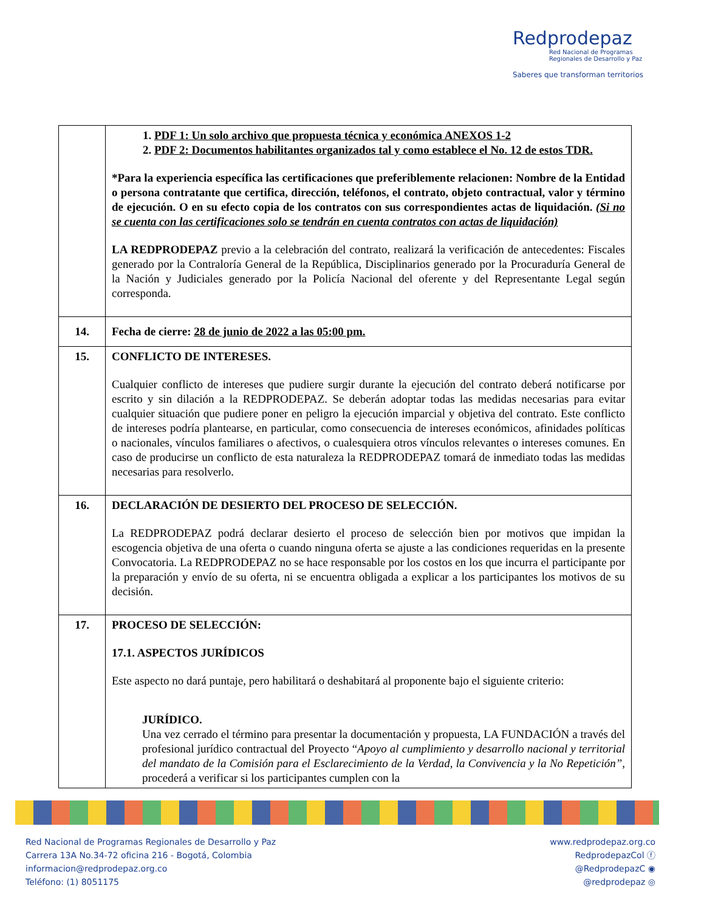Redprodepaz
Red Nacional de Programas
Regionales de Desarrollo y Paz
Saberes que transforman territorios
| | 1. PDF 1: Un solo archivo que propuesta técnica y económica ANEXOS 1-2 2. PDF 2: Documentos habilitantes organizados tal y como establece el No. 12 de estos TDR. *Para la experiencia específica las certificaciones que preferiblemente relacionen: Nombre de la Entidad o persona contratante que certifica, dirección, teléfonos, el contrato, objeto contractual, valor y término de ejecución. O en su efecto copia de los contratos con sus correspondientes actas de liquidación. (Si no se cuenta con las certificaciones solo se tendrán en cuenta contratos con actas de liquidación) LA REDPRODEPAZ previo a la celebración del contrato, realizará la verificación de antecedentes: Fiscales generado por la Contraloría General de la República, Disciplinarios generado por la Procuraduría General de la Nación y Judiciales generado por la Policía Nacional del oferente y del Representante Legal según corresponda. |
| 14. | Fecha de cierre: 28 de junio de 2022 a las 05:00 pm. |
| 15. | CONFLICTO DE INTERESES. Cualquier conflicto de intereses que pudiere surgir durante la ejecución del contrato deberá notificarse por escrito y sin dilación a la REDPRODEPAZ. Se deberán adoptar todas las medidas necesarias para evitar cualquier situación que pudiere poner en peligro la ejecución imparcial y objetiva del contrato. Este conflicto de intereses podría plantearse, en particular, como consecuencia de intereses económicos, afinidades políticas o nacionales, vínculos familiares o afectivos, o cualesquiera otros vínculos relevantes o intereses comunes. En caso de producirse un conflicto de esta naturaleza la REDPRODEPAZ tomará de inmediato todas las medidas necesarias para resolverlo. |
| 16. | DECLARACIÓN DE DESIERTO DEL PROCESO DE SELECCIÓN. La REDPRODEPAZ podrá declarar desierto el proceso de selección bien por motivos que impidan la escogencia objetiva de una oferta o cuando ninguna oferta se ajuste a las condiciones requeridas en la presente Convocatoria. La REDPRODEPAZ no se hace responsable por los costos en los que incurra el participante por la preparación y envío de su oferta, ni se encuentra obligada a explicar a los participantes los motivos de su decisión. |
| 17. | PROCESO DE SELECCIÓN: 17.1. ASPECTOS JURÍDICOS Este aspecto no dará puntaje, pero habilitará o deshabitará al proponente bajo el siguiente criterio: JURÍDICO. Una vez cerrado el término para presentar la documentación y propuesta, LA FUNDACIÓN a través del profesional jurídico contractual del Proyecto “ Apoyo al cumplimiento y desarrollo nacional y territorial del mandato de la Comisión para el Esclarecimiento de la Verdad, la Convivencia y la No Repetición” , procederá a verificar si los participantes cumplen con la |
Red Nacional de Programas Regionales de Desarrollo y Paz
Carrera 13A No.34-72 oficina 216 - Bogotá, Colombia
informacion@redprodepaz.org.co
Teléfono: (1) 8051175
www.redprodepaz.org.co
RedprodepazCol ⓕ
@RedprodepazC ◉
@redprodepaz ◎